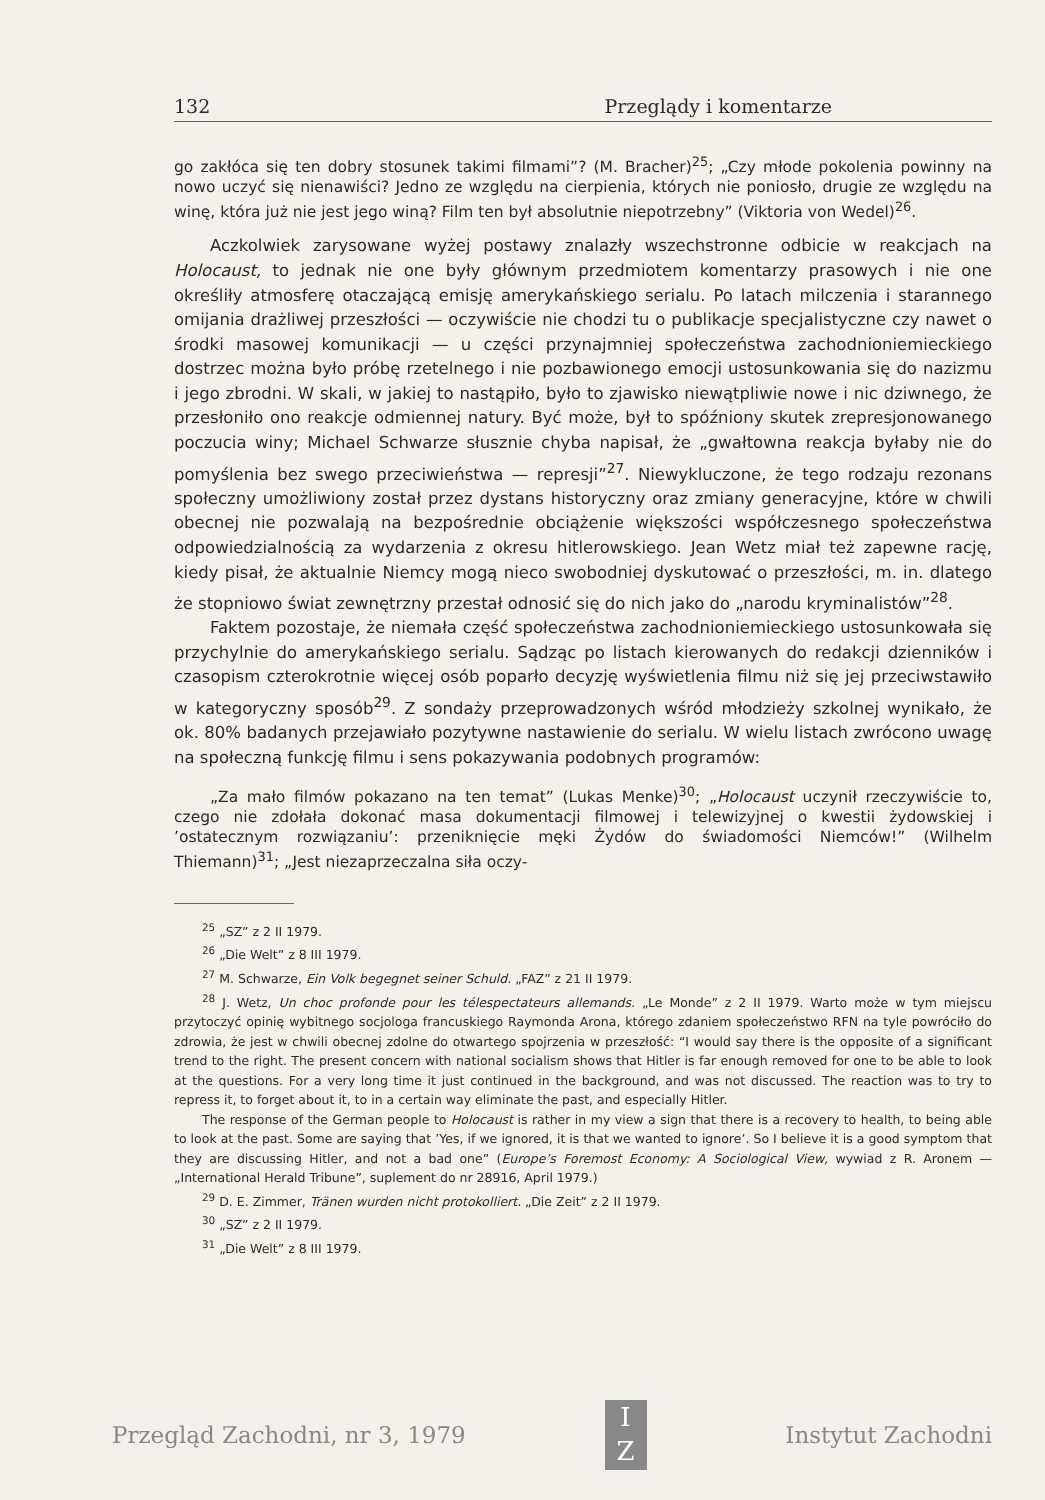132 Przeglądy i komentarze
go zakłóca się ten dobry stosunek takimi filmami”? (M. Bracher)<sup>25</sup>; „Czy młode pokolenia powinny na nowo uczyć się nienawiści? Jedno ze względu na cierpienia, których nie poniosło, drugie ze względu na winę, która już nie jest jego winą? Film ten był absolutnie niepotrzebny” (Viktoria von Wedel)<sup>26</sup>.
Aczkolwiek zarysowane wyżej postawy znalazły wszechstronne odbicie w reakcjach na Holocaust, to jednak nie one były głównym przedmiotem komentarzy prasowych i nie one określiły atmosferę otaczającą emisję amerykańskiego serialu. Po latach milczenia i starannego omijania drażliwej przeszłości — oczywiście nie chodzi tu o publikacje specjalistyczne czy nawet o środki masowej komunikacji — u części przynajmniej społeczeństwa zachodnioniemieckiego dostrzec można było próbę rzetelnego i nie pozbawionego emocji ustosunkowania się do nazizmu i jego zbrodni. W skali, w jakiej to nastąpiło, było to zjawisko niewątpliwie nowe i nic dziwnego, że przesłoniło ono reakcje odmiennej natury. Być może, był to spóźniony skutek zrepresjonowanego poczucia winy; Michael Schwarze słusznie chyba napisał, że „gwałtowna reakcja byłaby nie do pomyślenia bez swego przeciwieństwa — represji”<sup>27</sup>. Niewykluczone, że tego rodzaju rezonans społeczny umożliwiony został przez dystans historyczny oraz zmiany generacyjne, które w chwili obecnej nie pozwalają na bezpośrednie obciążenie większości współczesnego społeczeństwa odpowiedzialnością za wydarzenia z okresu hitlerowskiego. Jean Wetz miał też zapewne rację, kiedy pisał, że aktualnie Niemcy mogą nieco swobodniej dyskutować o przeszłości, m. in. dlatego że stopniowo świat zewnętrzny przestał odnosić się do nich jako do „narodu kryminalistów”<sup>28</sup>.
Faktem pozostaje, że niemała część społeczeństwa zachodnioniemieckiego ustosunkowała się przychylnie do amerykańskiego serialu. Sądząc po listach kierowanych do redakcji dzienników i czasopism czterokrotnie więcej osób poparło decyzję wyświetlenia filmu niż się jej przeciwstawiło w kategoryczny sposób<sup>29</sup>. Z sondaży przeprowadzonych wśród młodzieży szkolnej wynikało, że ok. 80% badanych przejawiało pozytywne nastawienie do serialu. W wielu listach zwrócono uwagę na społeczną funkcję filmu i sens pokazywania podobnych programów:
„Za mało filmów pokazano na ten temat” (Lukas Menke)<sup>30</sup>; „Holocaust uczynił rzeczywiście to, czego nie zdołała dokonać masa dokumentacji filmowej i telewizyjnej o kwestii żydowskiej i ’ostatecznym rozwiązaniu’: przeniknięcie męki Żydów do świadomości Niemców!” (Wilhelm Thiemann)<sup>31</sup>; „Jest niezaprzeczalna siła oczy-
<sup>25</sup> „SZ” z 2 II 1979.
<sup>26</sup> „Die Welt” z 8 III 1979.
<sup>27</sup> M. Schwarze, Ein Volk begegnet seiner Schuld. „FAZ” z 21 II 1979.
<sup>28</sup> J. Wetz, Un choc profonde pour les télespectateurs allemands. „Le Monde” z 2 II 1979. Warto może w tym miejscu przytoczyć opinię wybitnego socjologa francuskiego Raymonda Arona, którego zdaniem społeczeństwo RFN na tyle powróciło do zdrowia, że jest w chwili obecnej zdolne do otwartego spojrzenia w przeszłość: “I would say there is the opposite of a significant trend to the right. The present concern with national socialism shows that Hitler is far enough removed for one to be able to look at the questions. For a very long time it just continued in the background, and was not discussed. The reaction was to try to repress it, to forget about it, to in a certain way eliminate the past, and especially Hitler.
The response of the German people to Holocaust is rather in my view a sign that there is a recovery to health, to being able to look at the past. Some are saying that ’Yes, if we ignored, it is that we wanted to ignore’. So I believe it is a good symptom that they are discussing Hitler, and not a bad one” (Europe’s Foremost Economy: A Sociological View, wywiad z R. Aronem — „International Herald Tribune”, suplement do nr 28916, April 1979.)
<sup>29</sup> D. E. Zimmer, Tränen wurden nicht protokolliert. „Die Zeit” z 2 II 1979.
<sup>30</sup> „SZ” z 2 II 1979.
<sup>31</sup> „Die Welt” z 8 III 1979.
Przegląd Zachodni, nr 3, 1979
I
Z
Instytut Zachodni